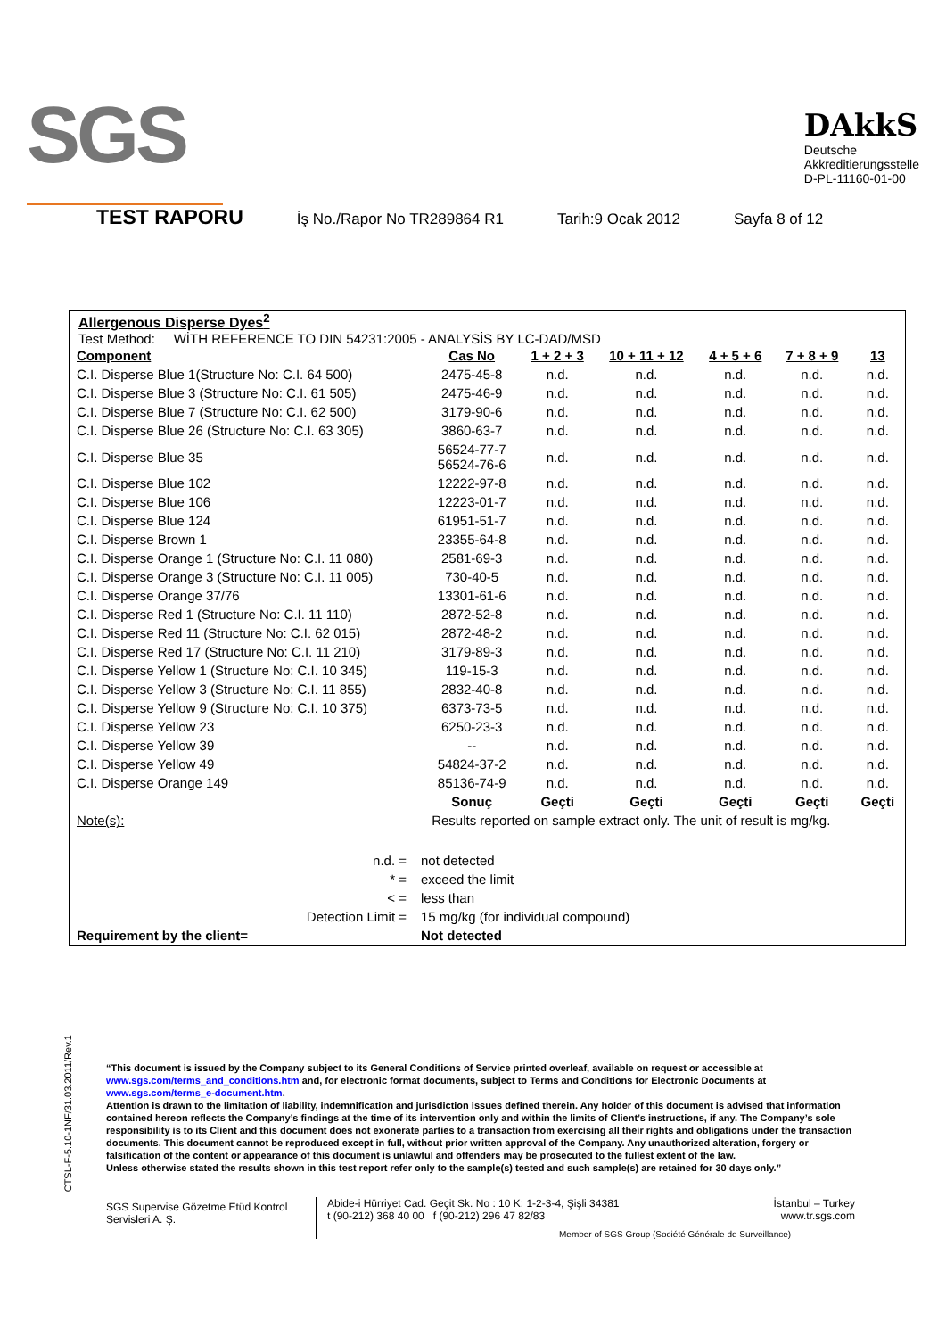SGS
DAkkS
Deutsche
Akkreditierungsstelle
D-PL-11160-01-00
TEST RAPORU
İş No./Rapor No TR289864 R1 Tarih:9 Ocak 2012 Sayfa 8 of 12
Allergenous Disperse Dyes<sup>2</sup>
Test Method: WİTH REFERENCE TO DIN 54231:2005 - ANALYSİS BY LC-DAD/MSD
| Component | Cas No | 1 + 2 + 3 | 10 + 11 + 12 | 4 + 5 + 6 | 7 + 8 + 9 | 13 |
| --- | --- | --- | --- | --- | --- | --- |
| C.I. Disperse Blue 1(Structure No: C.I. 64 500) | 2475-45-8 | n.d. | n.d. | n.d. | n.d. | n.d. |
| C.I. Disperse Blue 3 (Structure No: C.I. 61 505) | 2475-46-9 | n.d. | n.d. | n.d. | n.d. | n.d. |
| C.I. Disperse Blue 7 (Structure No: C.I. 62 500) | 3179-90-6 | n.d. | n.d. | n.d. | n.d. | n.d. |
| C.I. Disperse Blue 26 (Structure No: C.I. 63 305) | 3860-63-7 | n.d. | n.d. | n.d. | n.d. | n.d. |
| C.I. Disperse Blue 35 | 56524-77-7 56524-76-6 | n.d. | n.d. | n.d. | n.d. | n.d. |
| C.I. Disperse Blue 102 | 12222-97-8 | n.d. | n.d. | n.d. | n.d. | n.d. |
| C.I. Disperse Blue 106 | 12223-01-7 | n.d. | n.d. | n.d. | n.d. | n.d. |
| C.I. Disperse Blue 124 | 61951-51-7 | n.d. | n.d. | n.d. | n.d. | n.d. |
| C.I. Disperse Brown 1 | 23355-64-8 | n.d. | n.d. | n.d. | n.d. | n.d. |
| C.I. Disperse Orange 1 (Structure No: C.I. 11 080) | 2581-69-3 | n.d. | n.d. | n.d. | n.d. | n.d. |
| C.I. Disperse Orange 3 (Structure No: C.I. 11 005) | 730-40-5 | n.d. | n.d. | n.d. | n.d. | n.d. |
| C.I. Disperse Orange 37/76 | 13301-61-6 | n.d. | n.d. | n.d. | n.d. | n.d. |
| C.I. Disperse Red 1 (Structure No: C.I. 11 110) | 2872-52-8 | n.d. | n.d. | n.d. | n.d. | n.d. |
| C.I. Disperse Red 11 (Structure No: C.I. 62 015) | 2872-48-2 | n.d. | n.d. | n.d. | n.d. | n.d. |
| C.I. Disperse Red 17 (Structure No: C.I. 11 210) | 3179-89-3 | n.d. | n.d. | n.d. | n.d. | n.d. |
| C.I. Disperse Yellow 1 (Structure No: C.I. 10 345) | 119-15-3 | n.d. | n.d. | n.d. | n.d. | n.d. |
| C.I. Disperse Yellow 3 (Structure No: C.I. 11 855) | 2832-40-8 | n.d. | n.d. | n.d. | n.d. | n.d. |
| C.I. Disperse Yellow 9 (Structure No: C.I. 10 375) | 6373-73-5 | n.d. | n.d. | n.d. | n.d. | n.d. |
| C.I. Disperse Yellow 23 | 6250-23-3 | n.d. | n.d. | n.d. | n.d. | n.d. |
| C.I. Disperse Yellow 39 | -- | n.d. | n.d. | n.d. | n.d. | n.d. |
| C.I. Disperse Yellow 49 | 54824-37-2 | n.d. | n.d. | n.d. | n.d. | n.d. |
| C.I. Disperse Orange 149 | 85136-74-9 | n.d. | n.d. | n.d. | n.d. | n.d. |
| | Sonuç | Geçti | Geçti | Geçti | Geçti | Geçti |
| Note(s): | Results reported on sample extract only. The unit of result is mg/kg. | | | | | |
| n.d. = | not detected |
| * = | exceed the limit |
| < = | less than |
| Detection Limit = | 15 mg/kg (for individual compound) |
| Requirement by the client= | Not detected |
CTSL-F-5.10-1NF/31.03.2011/Rev.1
“This document is issued by the Company subject to its General Conditions of Service printed overleaf, available on request or accessible at www.sgs.com/terms_and_conditions.htm and, for electronic format documents, subject to Terms and Conditions for Electronic Documents at www.sgs.com/terms_e-document.htm.
Attention is drawn to the limitation of liability, indemnification and jurisdiction issues defined therein. Any holder of this document is advised that information contained hereon reflects the Company’s findings at the time of its intervention only and within the limits of Client’s instructions, if any. The Company’s sole responsibility is to its Client and this document does not exonerate parties to a transaction from exercising all their rights and obligations under the transaction documents. This document cannot be reproduced except in full, without prior written approval of the Company. Any unauthorized alteration, forgery or falsification of the content or appearance of this document is unlawful and offenders may be prosecuted to the fullest extent of the law.
Unless otherwise stated the results shown in this test report refer only to the sample(s) tested and such sample(s) are retained for 30 days only.”
SGS Supervise Gözetme Etüd Kontrol Servisleri A. Ş.
Abide-i Hürriyet Cad. Geçit Sk. No : 10 K: 1-2-3-4, Şişli 34381 İstanbul – Turkey
t (90-212) 368 40 00 f (90-212) 296 47 82/83 www.tr.sgs.com
Member of SGS Group (Société Générale de Surveillance)